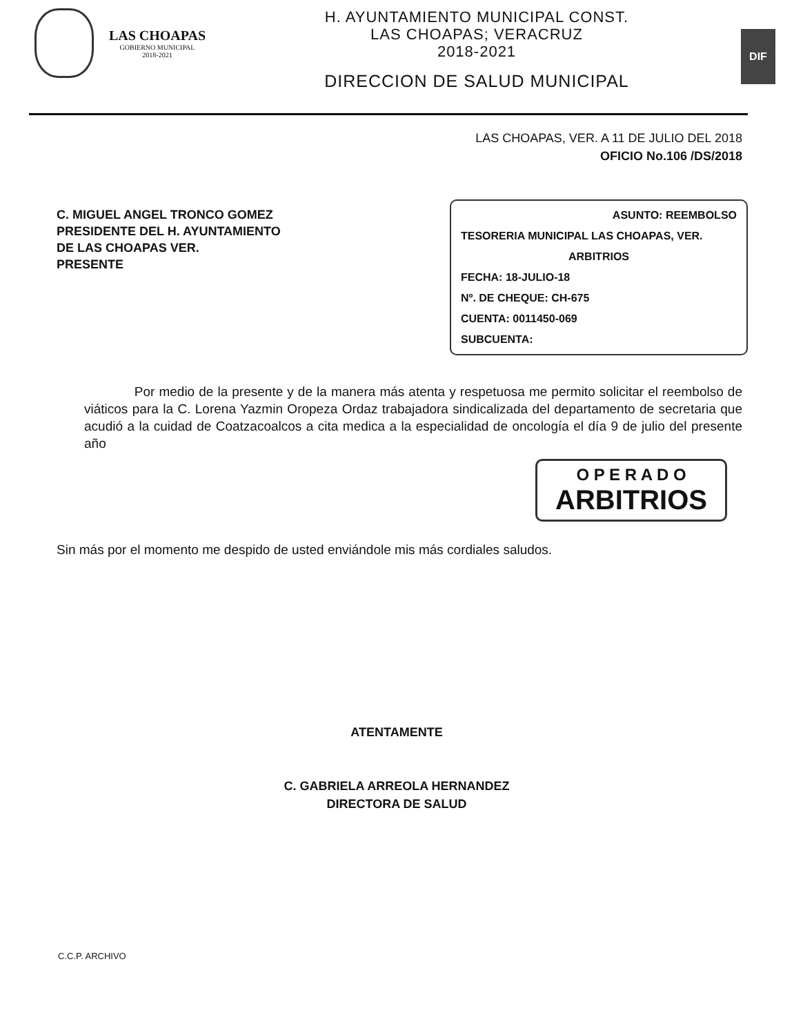LAS CHOAPAS
GOBIERNO MUNICIPAL
2018-2021
H. AYUNTAMIENTO MUNICIPAL CONST.
LAS CHOAPAS; VERACRUZ
2018-2021
DIRECCION DE SALUD MUNICIPAL
DIF
LAS CHOAPAS, VER. A 11 DE JULIO DEL 2018
OFICIO No.106 /DS/2018
C. MIGUEL ANGEL TRONCO GOMEZ
PRESIDENTE DEL H. AYUNTAMIENTO
DE LAS CHOAPAS VER.
PRESENTE
ASUNTO: REEMBOLSO
TESORERIA MUNICIPAL LAS CHOAPAS, VER.
ARBITRIOS
FECHA: 18-JULIO-18
Nº. DE CHEQUE: CH-675
CUENTA: 0011450-069
SUBCUENTA:
Por medio de la presente y de la manera más atenta y respetuosa me permito solicitar el reembolso de viáticos para la C. Lorena Yazmin Oropeza Ordaz trabajadora sindicalizada del departamento de secretaria que acudió a la cuidad de Coatzacoalcos a cita medica a la especialidad de oncología el día 9 de julio del presente año
O P E R A D O
ARBITRIOS
Sin más por el momento me despido de usted enviándole mis más cordiales saludos.
ATENTAMENTE
C. GABRIELA ARREOLA HERNANDEZ
DIRECTORA DE SALUD
C.C.P. ARCHIVO